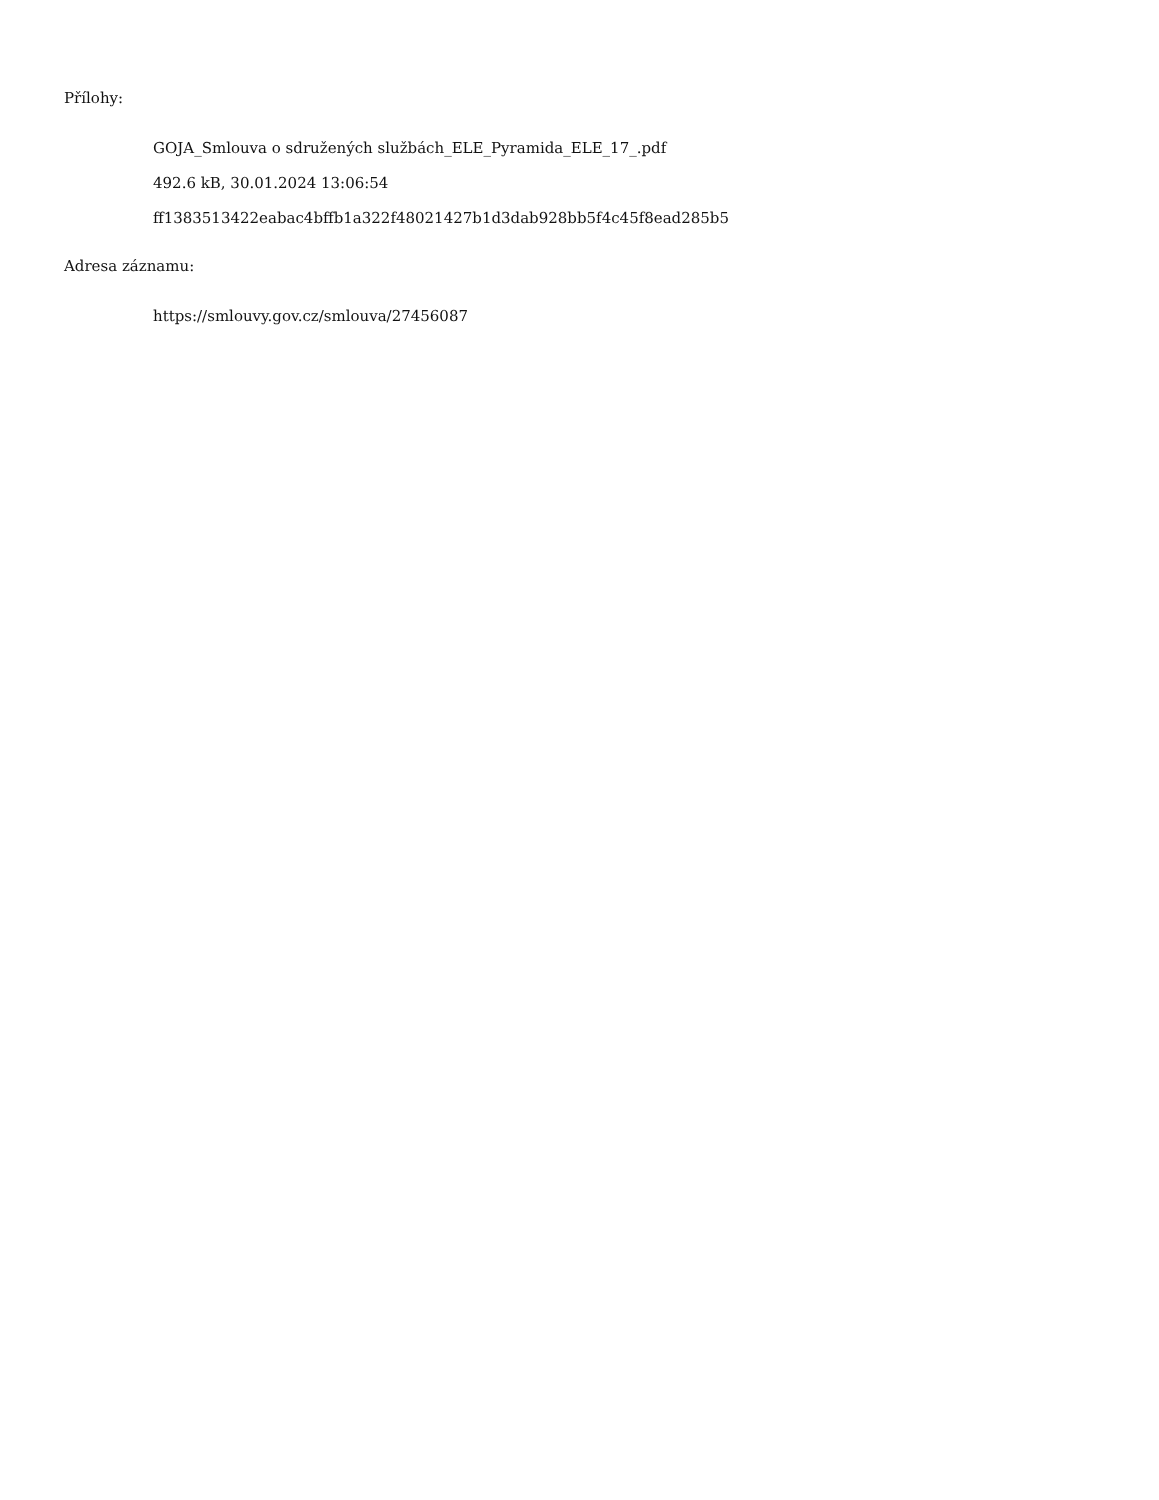Přílohy:
GOJA_Smlouva o sdružených službách_ELE_Pyramida_ELE_17_.pdf
492.6 kB, 30.01.2024 13:06:54
ff1383513422eabac4bffb1a322f48021427b1d3dab928bb5f4c45f8ead285b5
Adresa záznamu:
https://smlouvy.gov.cz/smlouva/27456087